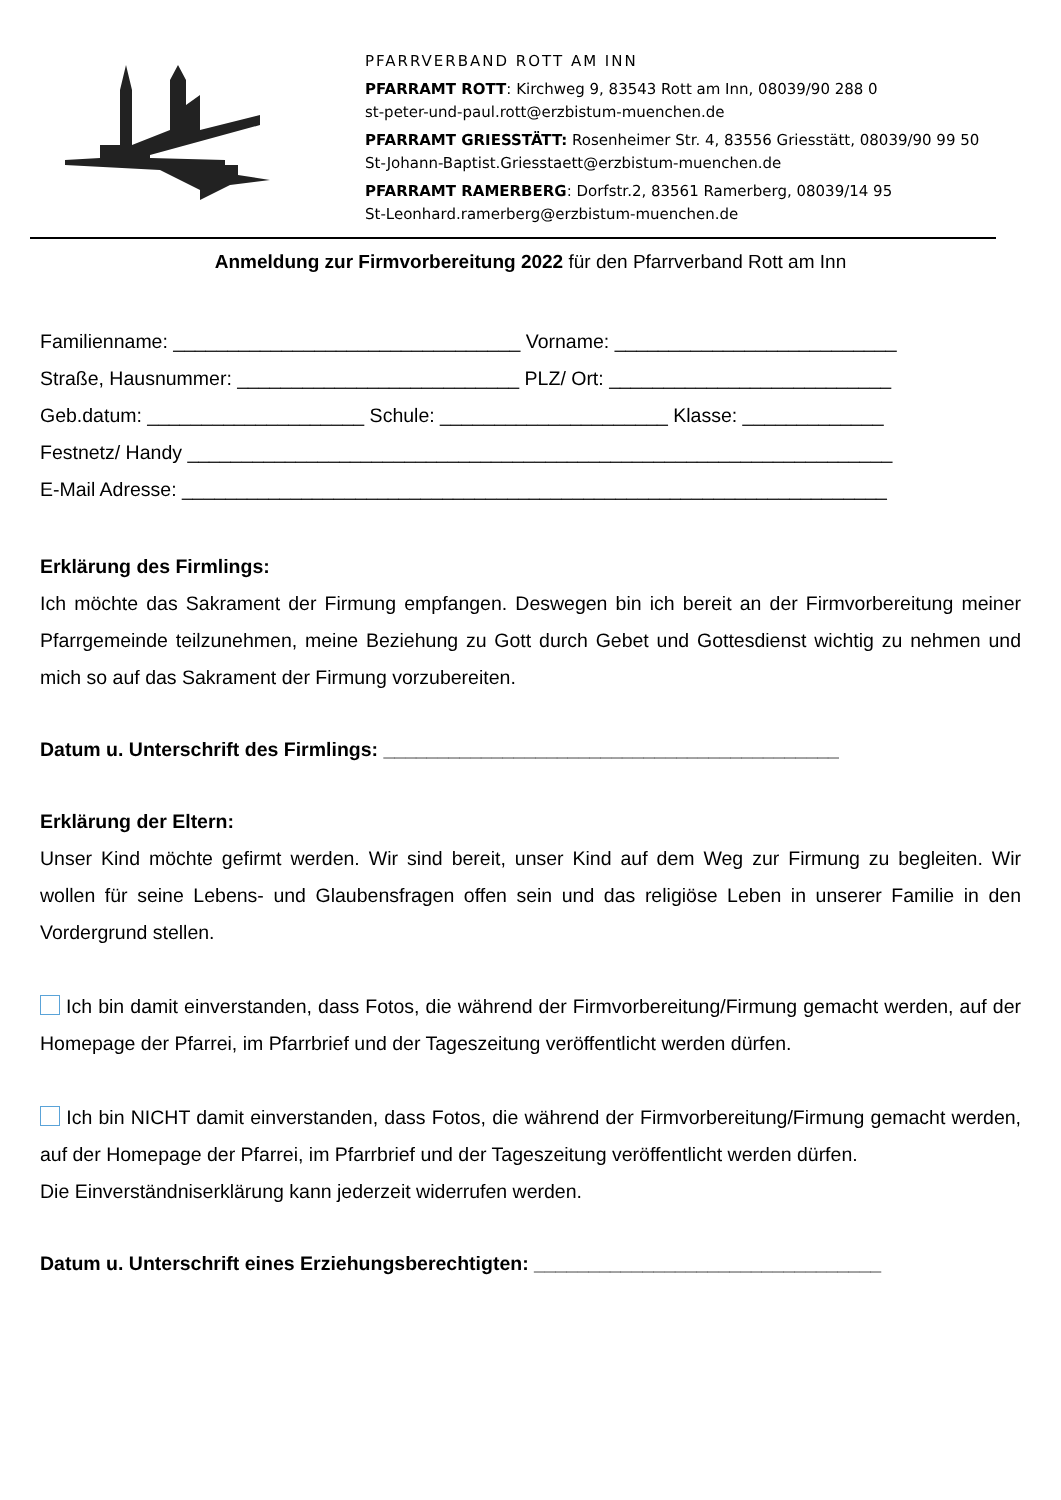PFARRVERBAND ROTT AM INN
PFARRAMT ROTT: Kirchweg 9, 83543 Rott am Inn, 08039/90 288 0
st-peter-und-paul.rott@erzbistum-muenchen.de
PFARRAMT GRIESSTÄTT: Rosenheimer Str. 4, 83556 Griesstätt, 08039/90 99 50
St-Johann-Baptist.Griesstaett@erzbistum-muenchen.de
PFARRAMT RAMERBERG: Dorfstr.2, 83561 Ramerberg, 08039/14 95
St-Leonhard.ramerberg@erzbistum-muenchen.de
Anmeldung zur Firmvorbereitung 2022 für den Pfarrverband Rott am Inn
Familienname: ________________________________ Vorname: __________________________
Straße, Hausnummer: __________________________ PLZ/ Ort: __________________________
Geb.datum: ____________________ Schule: _____________________ Klasse: _____________
Festnetz/ Handy _________________________________________________________________
E-Mail Adresse: _________________________________________________________________
Erklärung des Firmlings:
Ich möchte das Sakrament der Firmung empfangen. Deswegen bin ich bereit an der Firmvorbereitung meiner Pfarrgemeinde teilzunehmen, meine Beziehung zu Gott durch Gebet und Gottesdienst wichtig zu nehmen und mich so auf das Sakrament der Firmung vorzubereiten.
Datum u. Unterschrift des Firmlings: __________________________________________
Erklärung der Eltern:
Unser Kind möchte gefirmt werden. Wir sind bereit, unser Kind auf dem Weg zur Firmung zu begleiten. Wir wollen für seine Lebens- und Glaubensfragen offen sein und das religiöse Leben in unserer Familie in den Vordergrund stellen.
Ich bin damit einverstanden, dass Fotos, die während der Firmvorbereitung/Firmung gemacht werden, auf der Homepage der Pfarrei, im Pfarrbrief und der Tageszeitung veröffentlicht werden dürfen.
Ich bin NICHT damit einverstanden, dass Fotos, die während der Firmvorbereitung/Firmung gemacht werden, auf der Homepage der Pfarrei, im Pfarrbrief und der Tageszeitung veröffentlicht werden dürfen.
Die Einverständniserklärung kann jederzeit widerrufen werden.
Datum u. Unterschrift eines Erziehungsberechtigten: ________________________________